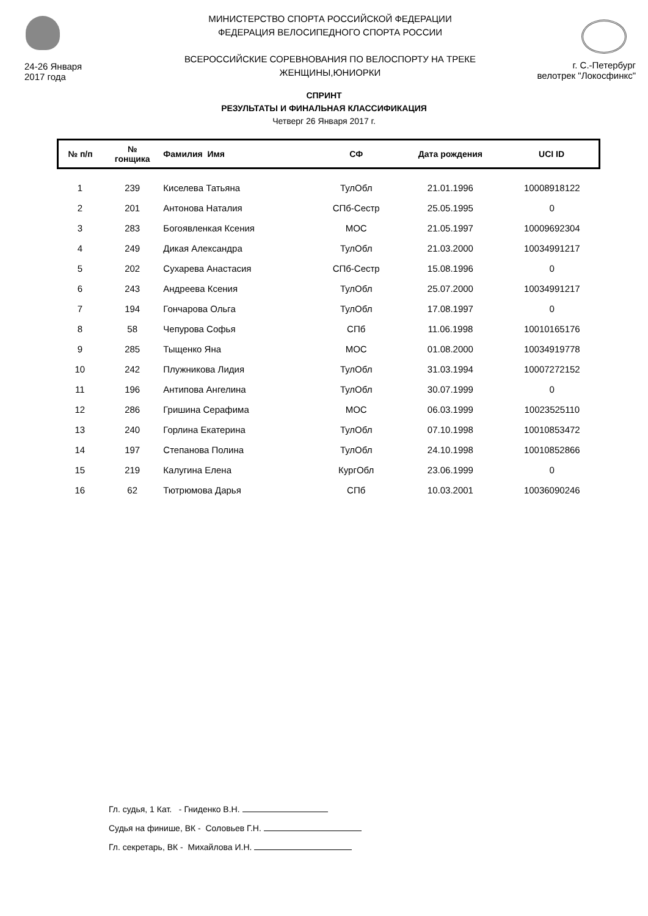24-26 Января
2017 года
МИНИСТЕРСТВО СПОРТА РОССИЙСКОЙ ФЕДЕРАЦИИ
ФЕДЕРАЦИЯ ВЕЛОСИПЕДНОГО СПОРТА РОССИИ
ВСЕРОССИЙСКИЕ СОРЕВНОВАНИЯ ПО ВЕЛОСПОРТУ НА ТРЕКЕ
ЖЕНЩИНЫ,ЮНИОРКИ
г. С.-Петербург
велотрек "Локосфинкс"
СПРИНТ
РЕЗУЛЬТАТЫ И ФИНАЛЬНАЯ КЛАССИФИКАЦИЯ
Четверг 26 Января 2017 г.
| № п/п | № гонщика | Фамилия Имя | СФ | Дата рождения | UCI ID |
| --- | --- | --- | --- | --- | --- |
| 1 | 239 | Киселева Татьяна | ТулОбл | 21.01.1996 | 10008918122 |
| 2 | 201 | Антонова Наталия | СПб-Сестр | 25.05.1995 | 0 |
| 3 | 283 | Богоявленкая Ксения | МОС | 21.05.1997 | 10009692304 |
| 4 | 249 | Дикая Александра | ТулОбл | 21.03.2000 | 10034991217 |
| 5 | 202 | Сухарева Анастасия | СПб-Сестр | 15.08.1996 | 0 |
| 6 | 243 | Андреева Ксения | ТулОбл | 25.07.2000 | 10034991217 |
| 7 | 194 | Гончарова Ольга | ТулОбл | 17.08.1997 | 0 |
| 8 | 58 | Чепурова Софья | СПб | 11.06.1998 | 10010165176 |
| 9 | 285 | Тыщенко Яна | МОС | 01.08.2000 | 10034919778 |
| 10 | 242 | Плужникова Лидия | ТулОбл | 31.03.1994 | 10007272152 |
| 11 | 196 | Антипова Ангелина | ТулОбл | 30.07.1999 | 0 |
| 12 | 286 | Гришина Серафима | МОС | 06.03.1999 | 10023525110 |
| 13 | 240 | Горлина Екатерина | ТулОбл | 07.10.1998 | 10010853472 |
| 14 | 197 | Степанова Полина | ТулОбл | 24.10.1998 | 10010852866 |
| 15 | 219 | Калугина Елена | КургОбл | 23.06.1999 | 0 |
| 16 | 62 | Тютрюмова Дарья | СПб | 10.03.2001 | 10036090246 |
Гл. судья, 1 Кат. - Гниденко В.Н.
Судья на финише, ВК - Соловьев Г.Н.
Гл. секретарь, ВК - Михайлова И.Н.